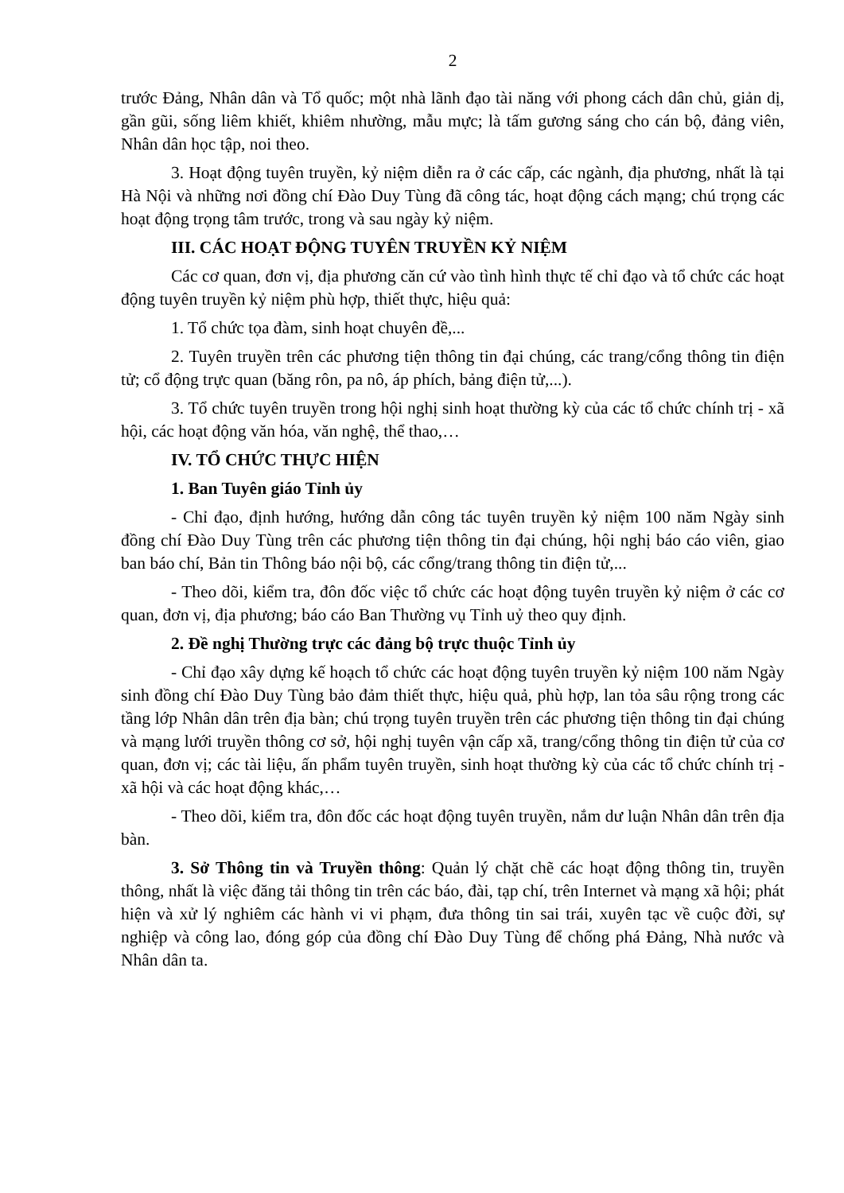2
trước Đảng, Nhân dân và Tổ quốc; một nhà lãnh đạo tài năng với phong cách dân chủ, giản dị, gần gũi, sống liêm khiết, khiêm nhường, mẫu mực; là tấm gương sáng cho cán bộ, đảng viên, Nhân dân học tập, noi theo.
3. Hoạt động tuyên truyền, kỷ niệm diễn ra ở các cấp, các ngành, địa phương, nhất là tại Hà Nội và những nơi đồng chí Đào Duy Tùng đã công tác, hoạt động cách mạng; chú trọng các hoạt động trọng tâm trước, trong và sau ngày kỷ niệm.
III. CÁC HOẠT ĐỘNG TUYÊN TRUYỀN KỶ NIỆM
Các cơ quan, đơn vị, địa phương căn cứ vào tình hình thực tế chỉ đạo và tổ chức các hoạt động tuyên truyền kỷ niệm phù hợp, thiết thực, hiệu quả:
1. Tổ chức tọa đàm, sinh hoạt chuyên đề,...
2. Tuyên truyền trên các phương tiện thông tin đại chúng, các trang/cổng thông tin điện tử; cổ động trực quan (băng rôn, pa nô, áp phích, bảng điện tử,...).
3. Tổ chức tuyên truyền trong hội nghị sinh hoạt thường kỳ của các tổ chức chính trị - xã hội, các hoạt động văn hóa, văn nghệ, thể thao,…
IV. TỔ CHỨC THỰC HIỆN
1. Ban Tuyên giáo Tỉnh ủy
- Chỉ đạo, định hướng, hướng dẫn công tác tuyên truyền kỷ niệm 100 năm Ngày sinh đồng chí Đào Duy Tùng trên các phương tiện thông tin đại chúng, hội nghị báo cáo viên, giao ban báo chí, Bản tin Thông báo nội bộ, các cổng/trang thông tin điện tử,...
- Theo dõi, kiểm tra, đôn đốc việc tổ chức các hoạt động tuyên truyền kỷ niệm ở các cơ quan, đơn vị, địa phương; báo cáo Ban Thường vụ Tỉnh uỷ theo quy định.
2. Đề nghị Thường trực các đảng bộ trực thuộc Tỉnh ủy
- Chỉ đạo xây dựng kế hoạch tổ chức các hoạt động tuyên truyền kỷ niệm 100 năm Ngày sinh đồng chí Đào Duy Tùng bảo đảm thiết thực, hiệu quả, phù hợp, lan tỏa sâu rộng trong các tầng lớp Nhân dân trên địa bàn; chú trọng tuyên truyền trên các phương tiện thông tin đại chúng và mạng lưới truyền thông cơ sở, hội nghị tuyên vận cấp xã, trang/cổng thông tin điện tử của cơ quan, đơn vị; các tài liệu, ấn phẩm tuyên truyền, sinh hoạt thường kỳ của các tổ chức chính trị - xã hội và các hoạt động khác,…
- Theo dõi, kiểm tra, đôn đốc các hoạt động tuyên truyền, nắm dư luận Nhân dân trên địa bàn.
3. Sở Thông tin và Truyền thông: Quản lý chặt chẽ các hoạt động thông tin, truyền thông, nhất là việc đăng tải thông tin trên các báo, đài, tạp chí, trên Internet và mạng xã hội; phát hiện và xử lý nghiêm các hành vi vi phạm, đưa thông tin sai trái, xuyên tạc về cuộc đời, sự nghiệp và công lao, đóng góp của đồng chí Đào Duy Tùng để chống phá Đảng, Nhà nước và Nhân dân ta.